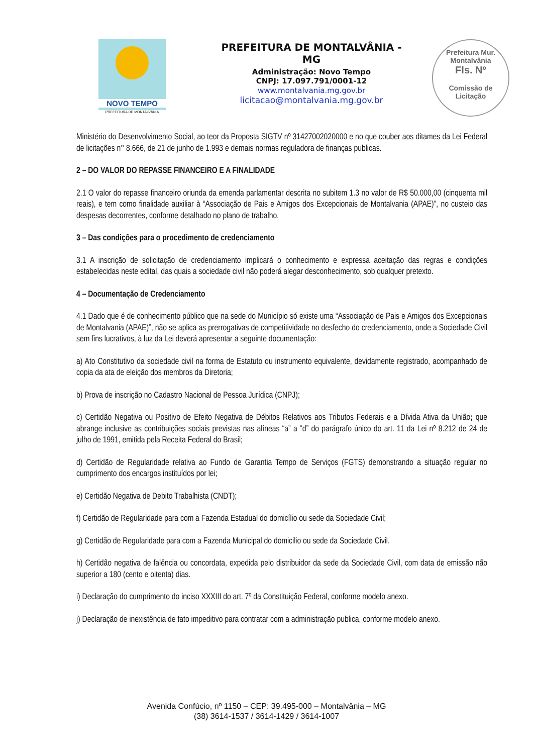NOVO TEMPO
PREFEITURA DE MONTALVÂNIA
PREFEITURA DE MONTALVÂNIA - MG
Administração: Novo Tempo
CNPJ: 17.097.791/0001-12
www.montalvania.mg.gov.br
licitacao@montalvania.mg.gov.br
Prefeitura Mur. Montalvânia
Fls. Nº
Comissão de Licitação
Ministério do Desenvolvimento Social, ao teor da Proposta SIGTV nº 31427002020000 e no que couber aos ditames da Lei Federal de licitações n° 8.666, de 21 de junho de 1.993 e demais normas reguladora de finanças publicas.
2 – DO VALOR DO REPASSE FINANCEIRO E A FINALIDADE
2.1 O valor do repasse financeiro oriunda da emenda parlamentar descrita no subitem 1.3 no valor de R$ 50.000,00 (cinquenta mil reais), e tem como finalidade auxiliar à “Associação de Pais e Amigos dos Excepcionais de Montalvania (APAE)”, no custeio das despesas decorrentes, conforme detalhado no plano de trabalho.
3 – Das condições para o procedimento de credenciamento
3.1 A inscrição de solicitação de credenciamento implicará o conhecimento e expressa aceitação das regras e condições estabelecidas neste edital, das quais a sociedade civil não poderá alegar desconhecimento, sob qualquer pretexto.
4 – Documentação de Credenciamento
4.1 Dado que é de conhecimento público que na sede do Município só existe uma “Associação de Pais e Amigos dos Excepcionais de Montalvania (APAE)”, não se aplica as prerrogativas de competitividade no desfecho do credenciamento, onde a Sociedade Civil sem fins lucrativos, à luz da Lei deverá apresentar a seguinte documentação:
a) Ato Constitutivo da sociedade civil na forma de Estatuto ou instrumento equivalente, devidamente registrado, acompanhado de copia da ata de eleição dos membros da Diretoria;
b) Prova de inscrição no Cadastro Nacional de Pessoa Jurídica (CNPJ);
c) Certidão Negativa ou Positivo de Efeito Negativa de Débitos Relativos aos Tributos Federais e a Dívida Ativa da União; que abrange inclusive as contribuições sociais previstas nas alíneas “a” a “d” do parágrafo único do art. 11 da Lei nº 8.212 de 24 de julho de 1991, emitida pela Receita Federal do Brasil;
d) Certidão de Regularidade relativa ao Fundo de Garantia Tempo de Serviços (FGTS) demonstrando a situação regular no cumprimento dos encargos instituídos por lei;
e) Certidão Negativa de Debito Trabalhista (CNDT);
f) Certidão de Regularidade para com a Fazenda Estadual do domicílio ou sede da Sociedade Civil;
g) Certidão de Regularidade para com a Fazenda Municipal do domicilio ou sede da Sociedade Civil.
h) Certidão negativa de falência ou concordata, expedida pelo distribuidor da sede da Sociedade Civil, com data de emissão não superior a 180 (cento e oitenta) dias.
i) Declaração do cumprimento do inciso XXXIII do art. 7º da Constituição Federal, conforme modelo anexo.
j) Declaração de inexistência de fato impeditivo para contratar com a administração publica, conforme modelo anexo.
Avenida Confúcio, nº 1150 – CEP: 39.495-000 – Montalvânia – MG
(38) 3614-1537 / 3614-1429 / 3614-1007